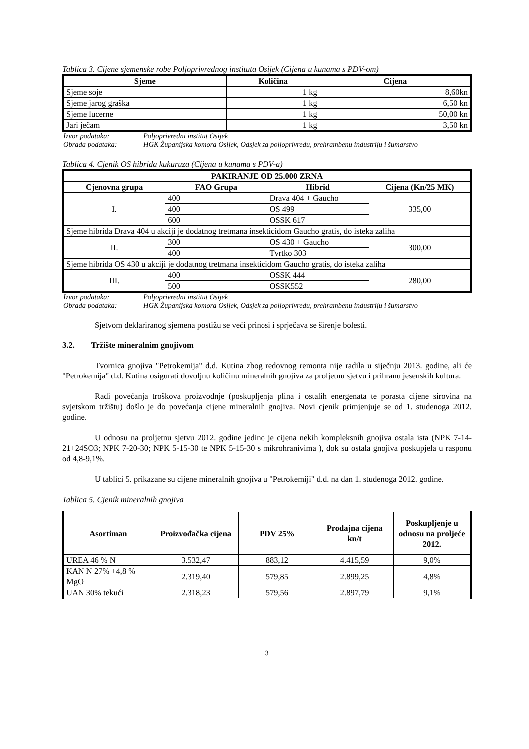Tablica 3. Cijene sjemenske robe Poljoprivrednog instituta Osijek (Cijena u kunama s PDV-om)
| Sjeme | Količina | Cijena |
| --- | --- | --- |
| Sjeme soje | 1 kg | 8,60kn |
| Sjeme jarog graška | 1 kg | 6,50 kn |
| Sjeme lucerne | 1 kg | 50,00 kn |
| Jari ječam | 1 kg | 3,50 kn |
Izvor podataka: Poljoprivredni institut Osijek Obrada podataka: HGK Županijska komora Osijek, Odsjek za poljoprivredu, prehrambenu industriju i šumarstvo
Tablica 4. Cjenik OS hibrida kukuruza (Cijena u kunama s PDV-a)
| PAKIRANJE OD 25.000 ZRNA | | | |
| --- | --- | --- | --- |
| Cjenovna grupa | FAO Grupa | Hibrid | Cijena (Kn/25 MK) |
| I. | 400 | Drava 404 + Gaucho | 335,00 |
| | 400 | OS 499 | |
| | 600 | OSSK 617 | |
| Sjeme hibrida Drava 404 u akciji je dodatnog tretmana insekticidom Gaucho gratis, do isteka zaliha | | | |
| II. | 300 | OS 430 + Gaucho | 300,00 |
| | 400 | Tvrtko 303 | |
| Sjeme hibrida OS 430 u akciji je dodatnog tretmana insekticidom Gaucho gratis, do isteka zaliha | | | |
| III. | 400 | OSSK 444 | 280,00 |
| | 500 | OSSK552 | |
Izvor podataka: Poljoprivredni institut Osijek Obrada podataka: HGK Županijska komora Osijek, Odsjek za poljoprivredu, prehrambenu industriju i šumarstvo
Sjetvom deklariranog sjemena postižu se veći prinosi i sprječava se širenje bolesti.
3.2. Tržište mineralnim gnojivom
Tvornica gnojiva "Petrokemija" d.d. Kutina zbog redovnog remonta nije radila u siječnju 2013. godine, ali će "Petrokemija" d.d. Kutina osigurati dovoljnu količinu mineralnih gnojiva za proljetnu sjetvu i prihranu jesenskih kultura.
Radi povećanja troškova proizvodnje (poskupljenja plina i ostalih energenata te porasta cijene sirovina na svjetskom tržištu) došlo je do povećanja cijene mineralnih gnojiva. Novi cjenik primjenjuje se od 1. studenoga 2012. godine.
U odnosu na proljetnu sjetvu 2012. godine jedino je cijena nekih kompleksnih gnojiva ostala ista (NPK 7-14-21+24SO3; NPK 7-20-30; NPK 5-15-30 te NPK 5-15-30 s mikrohranivima ), dok su ostala gnojiva poskupjela u rasponu od 4,8-9,1%.
U tablici 5. prikazane su cijene mineralnih gnojiva u "Petrokemiji" d.d. na dan 1. studenoga 2012. godine.
Tablica 5. Cjenik mineralnih gnojiva
| Asortiman | Proizvođačka cijena | PDV 25% | Prodajna cijena kn/t | Poskupljenje u odnosu na proljeće 2012. |
| --- | --- | --- | --- | --- |
| UREA 46 % N | 3.532,47 | 883,12 | 4.415,59 | 9,0% |
| KAN N 27% +4,8 % MgO | 2.319,40 | 579,85 | 2.899,25 | 4,8% |
| UAN 30% tekući | 2.318,23 | 579,56 | 2.897,79 | 9,1% |
3